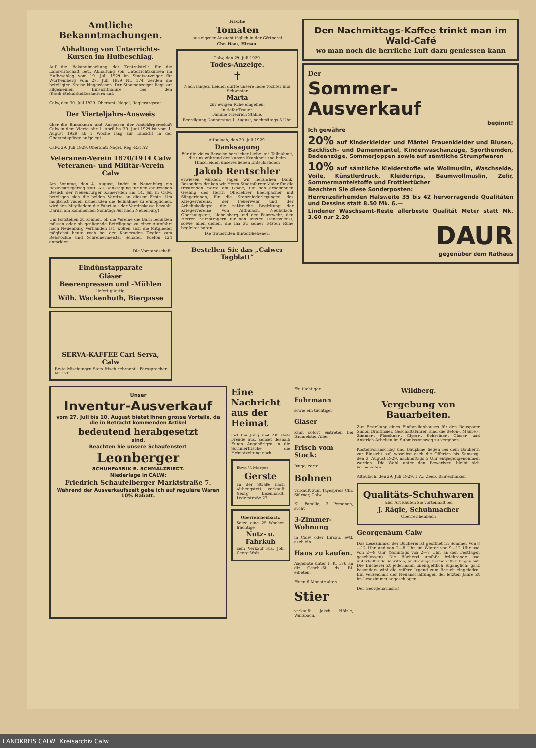Amtliche Bekanntmachungen.
Abhaltung von Unterrichts-Kursen im Hufbeschlag.
Auf die Bekanntmachung der Zentralstelle für die Landwirtschaft betr. Abhaltung von Unterrichtskursen im Hufbeschlag vom 19. Juli 1929 im Staatsanzeiger für Württemberg vom 27. Juli 1929 Nr. 174 werden die beteiligten Kreise hingewiesen. Der Staatsanzeiger liegt zur allgemeinen Einsichtnahme bei den (Stadt-)Schultheißenämtern auf.
Calw, den 30. Juli 1929. Oberamt: Nagel, Regierungsrat.
Der Vierteljahrs-Ausweis
über die Einnahmen und Ausgaben der Amtskörperschaft Calw in dem Vierteljahr 1. April bis 30. Juni 1929 ist vom 1. August 1929 ab 1 Woche lang zur Einsicht in der Oberamtspflege aufgelegt.
Calw, 29. Juli 1929. Oberamt: Nagel, Reg.-Rat AV.
Veteranen-Verein 1870/1914 Calw Veteranen- und Militär-Verein Calw
Am Sonntag, den 4. August, findet in Neuenbürg ein Bezirkskriegertag statt. Als Danksagung für den zahlreichen Besuch der Neuenbürger Kameraden am 14. Juli in Calw, beteiligen sich die beiden Vereine an diesem Feste. Um möglichst vielen Kameraden die Teilnahme zu ermöglichen, wird den Mitgliedern die Fahrt aus der Vereinskasse bezahlt. Darum am kommenden Sonntag: Auf nach Neuenbürg!
Um feststellen zu können, ob die Vereine die Bahn benützen müssen oder ob genügende Beteiligung zu einer Autofahrt nach Neuenbürg vorhanden ist, wollen sich die Mitglieder möglichst heute noch bei den Kameraden Ziegler zum Rebstöckle und Schreinermeister Schäfer, Telefon 124 anmelden.
Die Vorstandschaft.
Eindünstapparate
Gläser
Beerenpressen und -Mühlen
liefert günstig
Wilh. Wackenhuth, Biergasse
SERVA-KAFFEE Carl Serva, Calw
Beste Mischungen Stets frisch gebrannt · Fernsprecher Nr. 120
Frische
Tomaten
aus eigener Anzucht täglich in der Gärtnerei
Chr. Haas, Hirsau.
Calw, den 29. Juli 1929.
Todes-Anzeige.
✝
Nach langem Leiden durfte unsere liebe Tochter und Schwester
Marta
zur ewigen Ruhe eingehen.
In tiefer Trauer:
Familie Friedrich Stähle.
Beerdigung Donnerstag 1. August, nachmittags 3 Uhr.
Altbulach, den 29. Juli 1929.
Danksagung
Für die vielen Beweise herzlicher Liebe und Teilnahme, die uns während der kurzen Krankheit und beim Hinscheiden unseres lieben Entschlafenen
Jakob Rentschler
erwiesen wurden, sagen wir herzlichen Dank. Besonders danken wir Herrn Stadtpfarrer Maier für die tröstenden Worte am Grabe, für den erhebenden Gesang des Herrn Oberlehrer Eberspächer mit Sängerinnen, für die Kranzniederlegungen des Kriegervereins, der Feuerwehr und der Arbeitskollegen, die zahlreiche Begleitung der Kriegervereine von Altbulach, Neubulach, Oberhaugstett, Liebelsberg und der Feuerwehr, den Herren Ehrenträgern für den letzten Liebesdienst, sowie allen denen, die ihn zu seiner letzten Ruhe begleitet haben.
Die trauernden Hinterbliebenen.
Bestellen Sie das „Calwer Tagblatt“
Den Nachmittags-Kaffee trinkt man im Wald-Café
wo man noch die herrliche Luft dazu geniessen kann
Der
Sommer-
Ausverkauf
beginnt!
Ich gewähre
20% auf Kinderkleider und Mäntel Frauenkleider und Blusen, Backfisch- und Damenmäntel, Kinderwaschanzüge, Sporthemden, Badeanzüge, Sommerjoppen sowie auf sämtliche Strumpfwaren
10% auf sämtliche Kleiderstoffe wie Wollmuslin, Waschseide, Voile, Künstlerdruck, Kleiderrips, Baumwollmuslin, Zefir, Sommermantelstoffe und Frottiertücher
Beachten Sie diese Sonderposten:
Herrenzefirhemden Halsweite 35 bis 42 hervorragende Qualitäten und Dessins statt 8.50 Mk. 6.—
Lindener Waschsamt-Reste allerbeste Qualität Meter statt Mk. 3.60 nur 2.20
DAUR
gegenüber dem Rathaus
Unser
Inventur-Ausverkauf
vom 27. Juli bis 10. August bietet Ihnen grosse Vorteile, da die in Betracht kommenden Artikel
bedeutend herabgesetzt
sind.
Beachten Sie unsere Schaufenster!
Leonberger
SCHUHFABRIK E. SCHMALZRIEDT.
Niederlage in CALW:
Friedrich Schaufelberger Marktstraße 7.
Während der Ausverkaufszeit gebe ich auf reguläre Waren 10% Rabatt.
Eine Nachricht aus der Heimat
löst bei Jung und Alt stets Freude aus, sendet deshalb Euren Angehörigen in die Sommerfrische die Heimatzeitung nach.
Etwa ¼ Morgen
Gerste
an der Straße nach Althengstett, verkauft Georg Eisenhardt, Lederstraße 27.
Oberreichenbach.
Setze eine 25 Wochen trächtige
Nutz- u. Fahrkuh
dem Verkauf aus. Joh. Georg Walz.
Ein tüchtiger
Fuhrmann
sowie ein tüchtiger
Glaser
kann sofort eintreten bei Baumeister Alber.
Frisch vom Stock:
Junge, zarte
Bohnen
verkauft zum Tagespreis Chr. Stürner, Calw
Kl. Familie, 3 Personen, sucht
3-Zimmer-Wohnung
in Calw oder Hirsau, evtl. auch ein
Haus zu kaufen.
Angebote unter T. K. 176 an die Gesch.-St. ds. Bl. erbeten.
Einen 6 Monate alten
Stier
verkauft Jakob Hölzle, Würzbach.
Wildberg.
Vergebung von Bauarbeiten.
Zur Erstellung eines Einfamilienhauses für den Bausparer Simon Braitmaier, Geschäftsführer, sind die Beton-, Maurer-, Zimmer-, Flaschner-, Gipser-, Schreiner-, Glaser- und Anstrich-Arbeiten im Submissionsweg zu vergeben.
Kostenvoranschlag und Baupläne liegen bei dem Bauherrn zur Einsicht auf, woselbst auch die Offerten bis Samstag, den 3. August 1929, nachmittags 5 Uhr entgegengenommen werden. Die Wahl unter den Bewerbern bleibt sich vorbehalten.
Altbulach, den 29. Juli 1929. I. A.: Zeeb, Bautechniker.
Qualitäts-Schuhwaren
aller Art kaufen Sie vorteilhaft bei
J. Rägle, Schuhmacher
Oberreichenbach
Georgenäum Calw
Das Lesezimmer der Bücherei ist geöffnet im Sommer von 8—12 Uhr und von 2—8 Uhr, im Winter von 9—12 Uhr und von 2—9 Uhr, (Sonntags von 2—7 Uhr, an den Festtagen geschlossen). Die Bücherei umfaßt belehrende und unterhaltende Schriften; auch einige Zeitschriften liegen auf. Die Bücherei ist jedermann unentgeltlich zugänglich; ganz besonders wird die reifere Jugend zum Besuch eingeladen. Ein Verzeichnis der Neuanschaffungen der letzten Jahre ist im Lesezimmer angeschlagen.
Der Georgenäumsrat
LANDKREIS CALW Kreisarchiv Calw